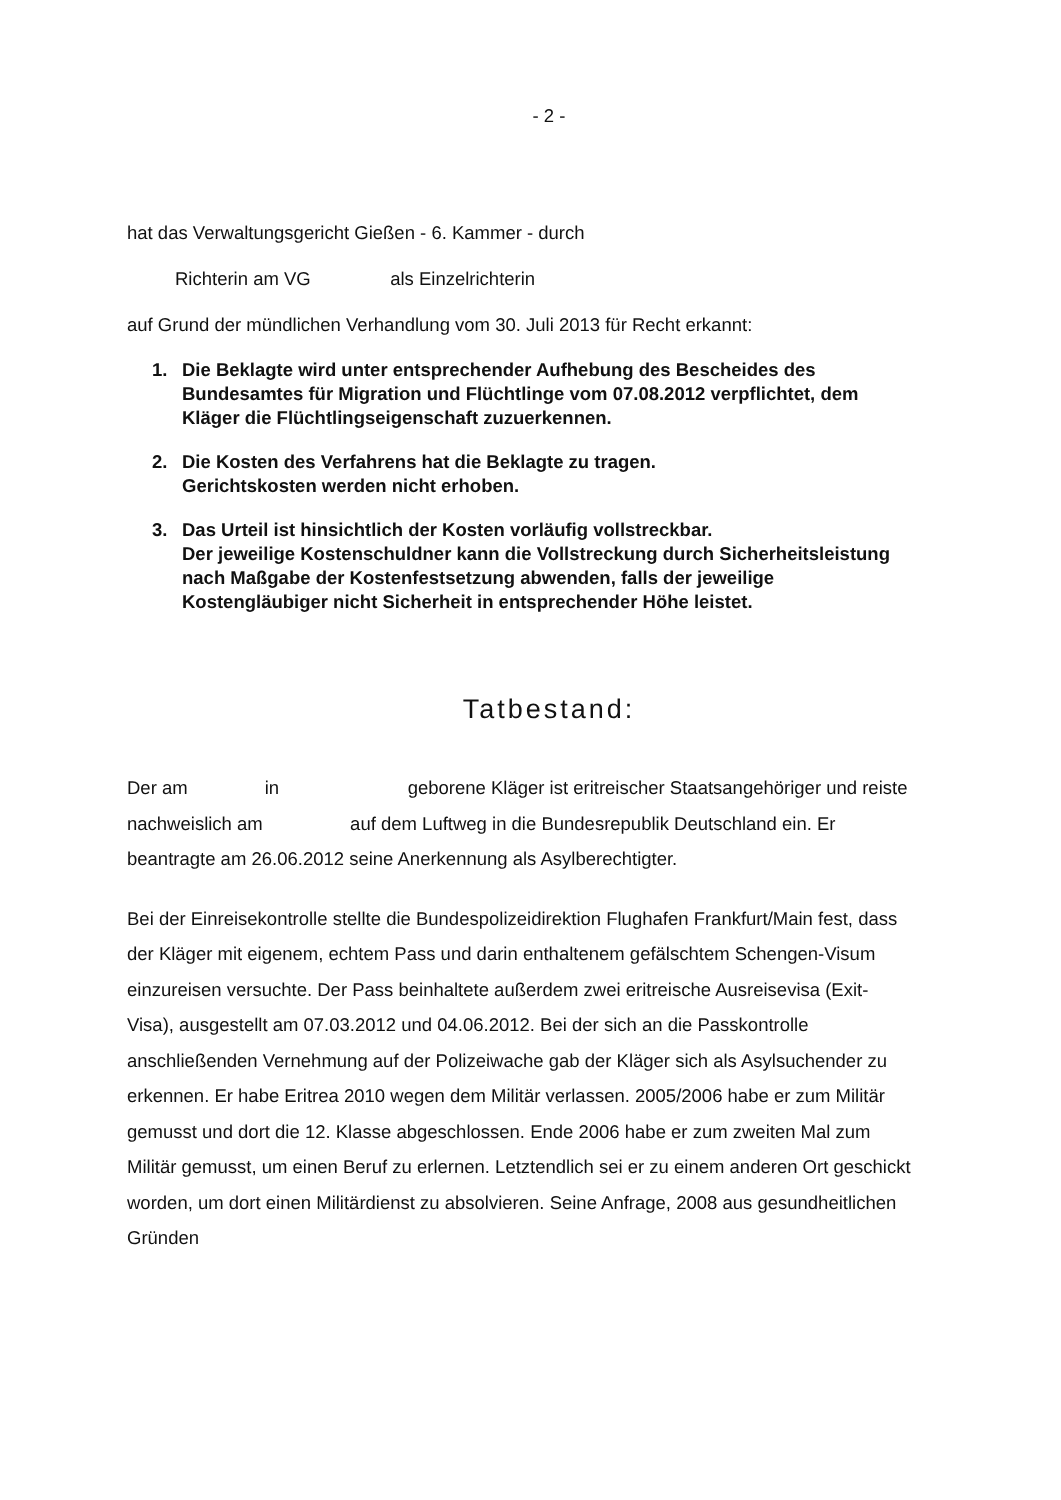- 2 -
hat das Verwaltungsgericht Gießen - 6. Kammer - durch
Richterin am VG als Einzelrichterin
auf Grund der mündlichen Verhandlung vom 30. Juli 2013 für Recht erkannt:
1. Die Beklagte wird unter entsprechender Aufhebung des Bescheides des Bundesamtes für Migration und Flüchtlinge vom 07.08.2012 verpflichtet, dem Kläger die Flüchtlingseigenschaft zuzuerkennen.
2. Die Kosten des Verfahrens hat die Beklagte zu tragen.
Gerichtskosten werden nicht erhoben.
3. Das Urteil ist hinsichtlich der Kosten vorläufig vollstreckbar.
Der jeweilige Kostenschuldner kann die Vollstreckung durch Sicherheitsleistung nach Maßgabe der Kostenfestsetzung abwenden, falls der jeweilige Kostengläubiger nicht Sicherheit in entsprechender Höhe leistet.
Tatbestand:
Der am in geborene Kläger ist eritreischer Staatsangehöriger und reiste nachweislich am auf dem Luftweg in die Bundesrepublik Deutschland ein. Er beantragte am 26.06.2012 seine Anerkennung als Asylberechtigter.
Bei der Einreisekontrolle stellte die Bundespolizeidirektion Flughafen Frankfurt/Main fest, dass der Kläger mit eigenem, echtem Pass und darin enthaltenem gefälschtem Schengen-Visum einzureisen versuchte. Der Pass beinhaltete außerdem zwei eritreische Ausreisevisa (Exit-Visa), ausgestellt am 07.03.2012 und 04.06.2012. Bei der sich an die Passkontrolle anschließenden Vernehmung auf der Polizeiwache gab der Kläger sich als Asylsuchender zu erkennen. Er habe Eritrea 2010 wegen dem Militär verlassen. 2005/2006 habe er zum Militär gemusst und dort die 12. Klasse abgeschlossen. Ende 2006 habe er zum zweiten Mal zum Militär gemusst, um einen Beruf zu erlernen. Letztendlich sei er zu einem anderen Ort geschickt worden, um dort einen Militärdienst zu absolvieren. Seine Anfrage, 2008 aus gesundheitlichen Gründen